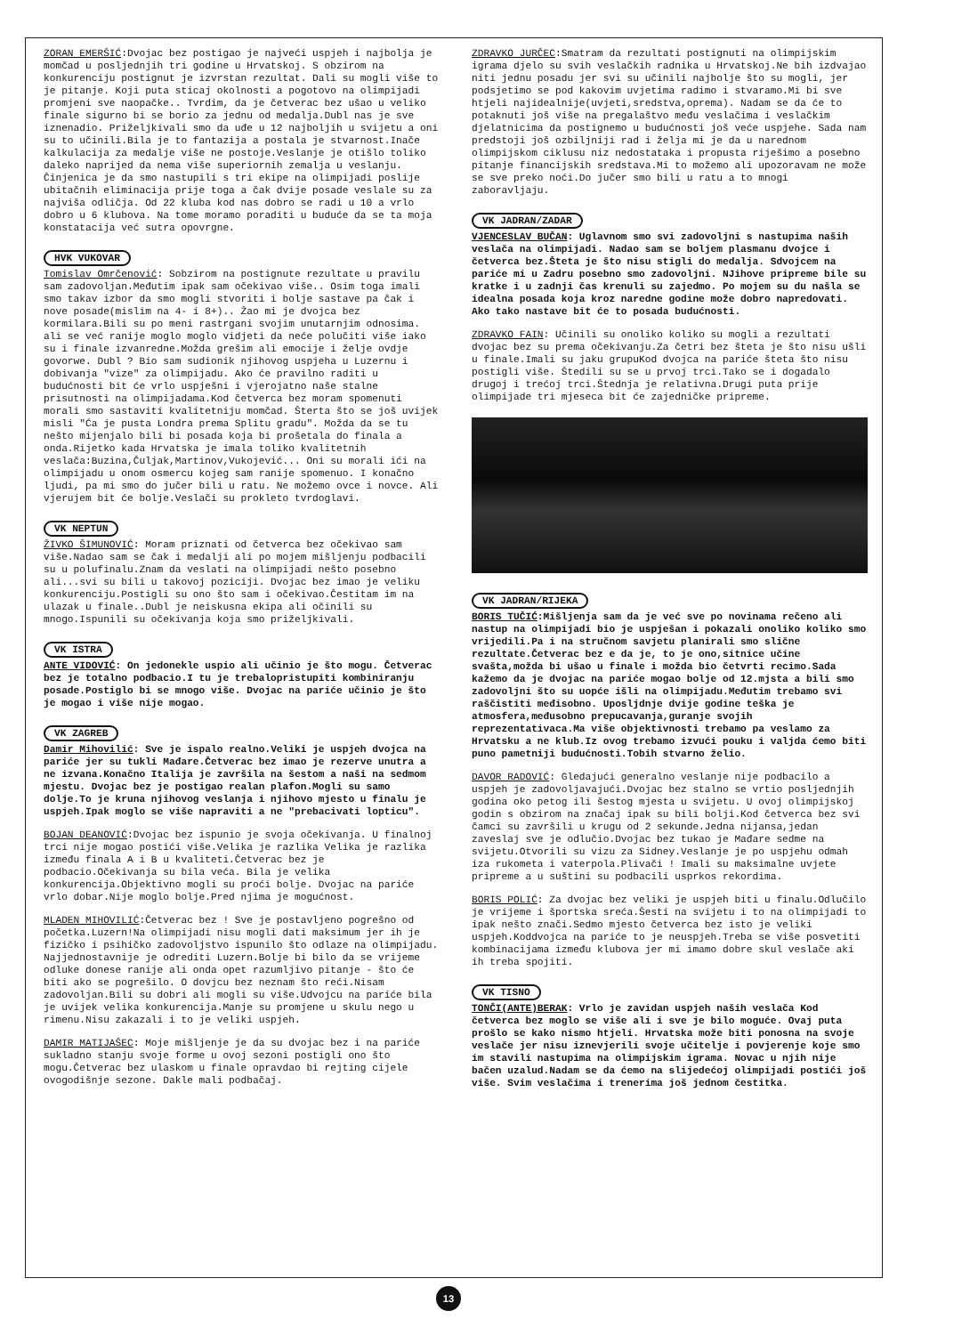ZORAN EMERŠIĆ:Dvojac bez postigao je najveći uspjeh i najbolja je momčad u posljednjih tri godine u Hrvatskoj. S obzirom na konkurenciju postignut je izvrstan rezultat. Dali su mogli više to je pitanje. Koji puta sticaj okolnosti a pogotovo na olimpijadi promjeni sve naopačke.. Tvrdim, da je četverac bez ušao u veliko finale sigurno bi se borio za jednu od medalja.Dubl nas je sve iznenadio. Priželjkivali smo da uđe u 12 najboljih u svijetu a oni su to učinili.Bila je to fantazija a postala je stvarnost.Inače kalkulacija za medalje više ne postoje.Veslanje je otišlo toliko daleko naprijed da nema više superiornih zemalja u veslanju. Činjenica je da smo nastupili s tri ekipe na olimpijadi poslije ubitačnih eliminacija prije toga a čak dvije posade veslale su za najviša odličja. Od 22 kluba kod nas dobro se radi u 10 a vrlo dobro u 6 klubova. Na tome moramo poraditi u buduće da se ta moja konstatacija već sutra opovrgne.
HVK VUKOVAR
Tomislav Omrčenović: Sobzirom na postignute rezultate u pravilu sam zadovoljan.Međutim ipak sam očekivao više.. Osim toga imali smo takav izbor da smo mogli stvoriti i bolje sastave pa čak i nove posade(mislim na 4- i 8+).. Žao mi je dvojca bez kormilara.Bili su po meni rastrgani svojim unutarnjim odnosima. ali se već ranije moglo moglo vidjeti da neće polučiti više iako su i finale izvanredne.Možda grešim ali emocije i želje ovdje govorwe. Dubl ? Bio sam sudionik njihovog uspjeha u Luzernu i dobivanja "vize" za olimpijadu. Ako će pravilno raditi u budućnosti bit će vrlo uspješni i vjerojatno naše stalne prisutnosti na olimpijadama.Kod četverca bez moram spomenuti morali smo sastaviti kvalitetniju momčad. Šterta što se još uvijek misli "Ća je pusta Londra prema Splitu gradu". Možda da se tu nešto mijenjalo bili bi posada koja bi prošetala do finala a onda.Rijetko kada Hrvatska je imala toliko kvalitetnih veslača:Buzina,Čuljak,Martinov,Vukojević... Oni su morali ići na olimpijadu u onom osmercu kojeg sam ranije spomenuo. I konačno ljudi, pa mi smo do jučer bili u ratu. Ne možemo ovce i novce. Ali vjerujem bit će bolje.Veslači su prokleto tvrdoglavi.
VK NEPTUN
ŽIVKO ŠIMUNOVIĆ: Moram priznati od četverca bez očekivao sam više.Nadao sam se čak i medalji ali po mojem mišljenju podbacili su u polufinalu.Znam da veslati na olimpijadi nešto posebno ali...svi su bili u takovoj poziciji. Dvojac bez imao je veliku konkurenciju.Postigli su ono što sam i očekivao.Čestitam im na ulazak u finale..Dubl je neiskusna ekipa ali očinili su mnogo.Ispunili su očekivanja koja smo priželjkivali.
VK ISTRA
ANTE VIDOVIĆ: On jedonekle uspio ali učinio je što mogu. Četverac bez je totalno podbacio.I tu je trebalopristupiti kombiniranju posade.Postiglo bi se mnogo više. Dvojac na pariće učinio je što je mogao i više nije mogao.
VK ZAGREB
Damir Mihovilić: Sve je ispalo realno.Veliki je uspjeh dvojca na pariće jer su tukli Mađare.Četverac bez imao je rezerve unutra a ne izvana.Konačno Italija je završila na šestom a naši na sedmom mjestu. Dvojac bez je postigao realan plafon.Mogli su samo dolje.To je kruna njihovog veslanja i njihovo mjesto u finalu je uspjeh.Ipak moglo se više napraviti a ne "prebacivati lopticu".
BOJAN DEANOVIĆ:Dvojac bez ispunio je svoja očekivanja. U finalnoj trci nije mogao postići više.Velika je razlika Velika je razlika između finala A i B u kvaliteti.Četverac bez je podbacio.Očekivanja su bila veća. Bila je velika konkurencija.Objektivno mogli su proći bolje. Dvojac na pariće vrlo dobar.Nije moglo bolje.Pred njima je mogućnost.
MLADEN MIHOVILIĆ:Četverac bez ! Sve je postavljeno pogrešno od početka.Luzern!Na olimpijadi nisu mogli dati maksimum jer ih je fizičko i psihičko zadovoljstvo ispunilo što odlaze na olimpijadu. Najjednostavnije je odrediti Luzern.Bolje bi bilo da se vrijeme odluke donese ranije ali onda opet razumljivo pitanje - što će biti ako se pogrešilo. O dovjcu bez neznam što reći.Nisam zadovoljan.Bili su dobri ali mogli su više.Udvojcu na pariće bila je uvijek velika konkurencija.Manje su promjene u skulu nego u rimenu.Nisu zakazali i to je veliki uspjeh.
DAMIR MATIJAŠEC: Moje mišljenje je da su dvojac bez i na pariće sukladno stanju svoje forme u ovoj sezoni postigli ono što mogu.Četverac bez ulaskom u finale opravdao bi rejting cijele ovogodišnje sezone. Dakle mali podbačaj.
ZDRAVKO JURČEC:Smatram da rezultati postignuti na olimpijskim igrama djelo su svih veslačkih radnika u Hrvatskoj.Ne bih izdvajao niti jednu posadu jer svi su učinili najbolje što su mogli, jer podsjetimo se pod kakovim uvjetima radimo i stvaramo.Mi bi sve htjeli najidealnije(uvjeti,sredstva,oprema). Nadam se da će to potaknuti još više na pregalaštvo među veslačima i veslačkim djelatnicima da postignemo u budućnosti još veće uspjehe. Sada nam predstoji još ozbiljniji rad i želja mi je da u narednom olimpijskom ciklusu niz nedostataka i propusta riješimo a posebno pitanje financijskih sredstava.Mi to možemo ali upozoravam ne može se sve preko noći.Do jučer smo bili u ratu a to mnogi zaboravljaju.
VK JADRAN/ZADAR
VJENCESLAV BUČAN: Uglavnom smo svi zadovoljni s nastupima naših veslača na olimpijadi. Nadao sam se boljem plasmanu dvojce i četverca bez.Šteta je što nisu stigli do medalja. Sdvojcem na pariće mi u Zadru posebno smo zadovoljni. NJihove pripreme bile su kratke i u zadnji čas krenuli su zajedmo. Po mojem su du našla se idealna posada koja kroz naredne godine može dobro napredovati. Ako tako nastave bit će to posada budućnosti.
ZDRAVKO FAIN: Učinili su onoliko koliko su mogli a rezultati dvojac bez su prema očekivanju.Za četri bez šteta je što nisu ušli u finale.Imali su jaku grupuKod dvojca na pariće šteta što nisu postigli više. Štedili su se u prvoj trci.Tako se i dogadalo drugoj i trećoj trci.Štednja je relativna.Drugi puta prije olimpijade tri mjeseca bit će zajedničke pripreme.
VK JADRAN/RIJEKA
BORIS TUČIĆ:Mišljenja sam da je već sve po novinama rečeno ali nastup na olimpijadi bio je uspješan i pokazali onoliko koliko smo vrijedili.Pa i na stručnom savjetu planirali smo slične rezultate.Četverac bez e da je, to je ono,sitnice učine svašta,možda bi ušao u finale i možda bio četvrti recimo.Sada kažemo da je dvojac na pariće mogao bolje od 12.mjsta a bili smo zadovoljni što su uopće išli na olimpijadu.Međutim trebamo svi raščistiti međisobno. Uposljdnje dvije godine teška je atmosfera,međusobno prepucavanja,guranje svojih reprezentativaca.Ma više objektivnosti trebamo pa veslamo za Hrvatsku a ne klub.Iz ovog trebamo izvući pouku i valjda ćemo biti puno pametniji budućnosti.Tobih stvarno želio.
DAVOR RADOVIĆ: Gledajući generalno veslanje nije podbacilo a uspjeh je zadovoljavajući.Dvojac bez stalno se vrtio posljednjih godina oko petog ili šestog mjesta u svijetu. U ovoj olimpijskoj godin s obzirom na značaj ipak su bili bolji.Kod četverca bez svi čamci su završili u krugu od 2 sekunde.Jedna nijansa,jedan zaveslaj sve je odlučio.Dvojac bez tukao je Mađare sedme na svijetu.Otvorili su vizu za Sidney.Veslanje je po uspjehu odmah iza rukometa i vaterpola.Plivači ! Imali su maksimalne uvjete pripreme a u suštini su podbacili usprkos rekordima.
BORIS POLIĆ: Za dvojac bez veliki je uspjeh biti u finalu.Odlučilo je vrijeme i športska sreća.Šesti na svijetu i to na olimpijadi to ipak nešto znači.Sedmo mjesto četverca bez isto je veliki uspjeh.Koddvojca na pariće to je neuspjeh.Treba se više posvetiti kombinacijama između klubova jer mi imamo dobre skul veslače aki ih treba spojiti.
VK TISNO
TONČI(ANTE)BERAK: Vrlo je zavidan uspjeh naših veslača Kod četverca bez moglo se više ali i sve je bilo moguće. Ovaj puta prošlo se kako nismo htjeli. Hrvatska može biti ponosna na svoje veslače jer nisu iznevjerili svoje učitelje i povjerenje koje smo im stavili nastupima na olimpijskim igrama. Novac u njih nije bačen uzalud.Nadam se da ćemo na slijedećoj olimpijadi postići još više. Svim veslačima i trenerima još jednom čestitka.
13